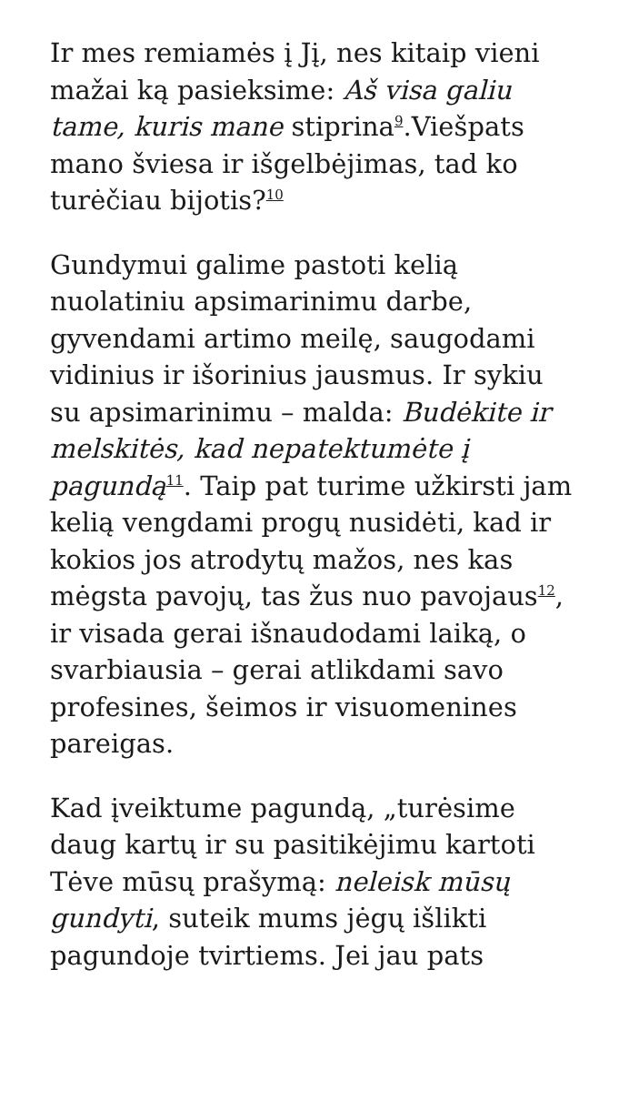Ir mes remiamės į Jį, nes kitaip vieni mažai ką pasieksime: Aš visa galiu tame, kuris mane stiprina<sup>9</sup>.Viešpats mano šviesa ir išgelbėjimas, tad ko turėčiau bijotis?<sup>10</sup>
Gundymui galime pastoti kelią nuolatiniu apsimarinimu darbe, gyvendami artimo meilę, saugodami vidinius ir išorinius jausmus. Ir sykiu su apsimarinimu – malda: Budėkite ir melskitės, kad nepatektumėte į pagundą<sup>11</sup>. Taip pat turime užkirsti jam kelią vengdami progų nusidėti, kad ir kokios jos atrodytų mažos, nes kas mėgsta pavojų, tas žus nuo pavojaus<sup>12</sup>, ir visada gerai išnaudodami laiką, o svarbiausia – gerai atlikdami savo profesines, šeimos ir visuomenines pareigas.
Kad įveiktume pagundą, „turėsime daug kartų ir su pasitikėjimu kartoti Tėve mūsų prašymą: neleisk mūsų gundyti, suteik mums jėgų išlikti pagundoje tvirtiems. Jei jau pats